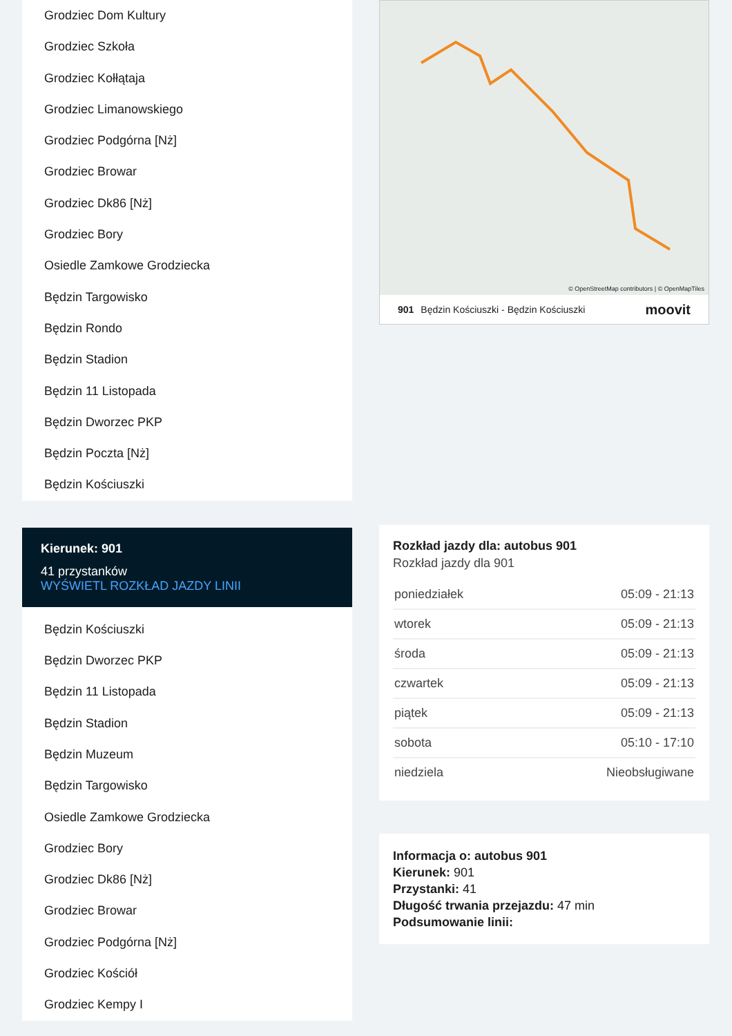Grodziec Dom Kultury
Grodziec Szkoła
Grodziec Kołłątaja
Grodziec Limanowskiego
Grodziec Podgórna [Nż]
Grodziec Browar
Grodziec Dk86 [Nż]
Grodziec Bory
Osiedle Zamkowe Grodziecka
Będzin Targowisko
Będzin Rondo
Będzin Stadion
Będzin 11 Listopada
Będzin Dworzec PKP
Będzin Poczta [Nż]
Będzin Kościuszki
Kierunek: 901
41 przystanków
WYŚWIETL ROZKŁAD JAZDY LINII
Będzin Kościuszki
Będzin Dworzec PKP
Będzin 11 Listopada
Będzin Stadion
Będzin Muzeum
Będzin Targowisko
Osiedle Zamkowe Grodziecka
Grodziec Bory
Grodziec Dk86 [Nż]
Grodziec Browar
Grodziec Podgórna [Nż]
Grodziec Kościół
Grodziec Kempy I
© OpenStreetMap contributors | © OpenMapTiles
901 Będzin Kościuszki - Będzin Kościuszki moovit
Rozkład jazdy dla: autobus 901
Rozkład jazdy dla 901
| poniedziałek | 05:09 - 21:13 |
| wtorek | 05:09 - 21:13 |
| środa | 05:09 - 21:13 |
| czwartek | 05:09 - 21:13 |
| piątek | 05:09 - 21:13 |
| sobota | 05:10 - 17:10 |
| niedziela | Nieobsługiwane |
Informacja o: autobus 901
Kierunek: 901
Przystanki: 41
Długość trwania przejazdu: 47 min
Podsumowanie linii: